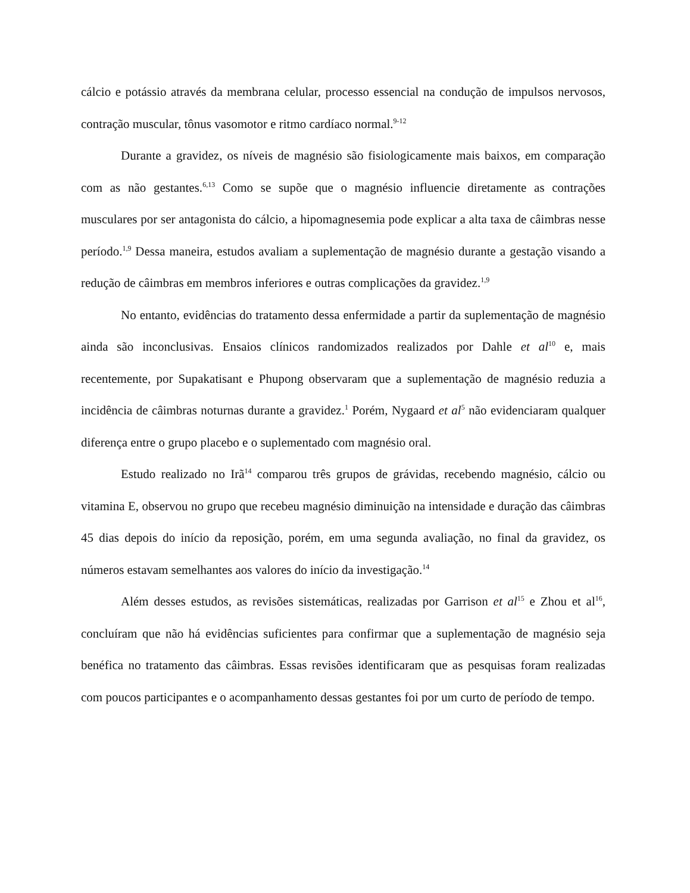cálcio e potássio através da membrana celular, processo essencial na condução de impulsos nervosos, contração muscular, tônus vasomotor e ritmo cardíaco normal.<sup>9-12</sup>
Durante a gravidez, os níveis de magnésio são fisiologicamente mais baixos, em comparação com as não gestantes.<sup>6,13</sup> Como se supõe que o magnésio influencie diretamente as contrações musculares por ser antagonista do cálcio, a hipomagnesemia pode explicar a alta taxa de câimbras nesse período.<sup>1,9</sup> Dessa maneira, estudos avaliam a suplementação de magnésio durante a gestação visando a redução de câimbras em membros inferiores e outras complicações da gravidez.<sup>1,9</sup>
No entanto, evidências do tratamento dessa enfermidade a partir da suplementação de magnésio ainda são inconclusivas. Ensaios clínicos randomizados realizados por Dahle et al<sup>10</sup> e, mais recentemente, por Supakatisant e Phupong observaram que a suplementação de magnésio reduzia a incidência de câimbras noturnas durante a gravidez.<sup>1</sup> Porém, Nygaard et al<sup>5</sup> não evidenciaram qualquer diferença entre o grupo placebo e o suplementado com magnésio oral.
Estudo realizado no Irã<sup>14</sup> comparou três grupos de grávidas, recebendo magnésio, cálcio ou vitamina E, observou no grupo que recebeu magnésio diminuição na intensidade e duração das câimbras 45 dias depois do início da reposição, porém, em uma segunda avaliação, no final da gravidez, os números estavam semelhantes aos valores do início da investigação.<sup>14</sup>
Além desses estudos, as revisões sistemáticas, realizadas por Garrison et al<sup>15</sup> e Zhou et al<sup>16</sup>, concluíram que não há evidências suficientes para confirmar que a suplementação de magnésio seja benéfica no tratamento das câimbras. Essas revisões identificaram que as pesquisas foram realizadas com poucos participantes e o acompanhamento dessas gestantes foi por um curto de período de tempo.